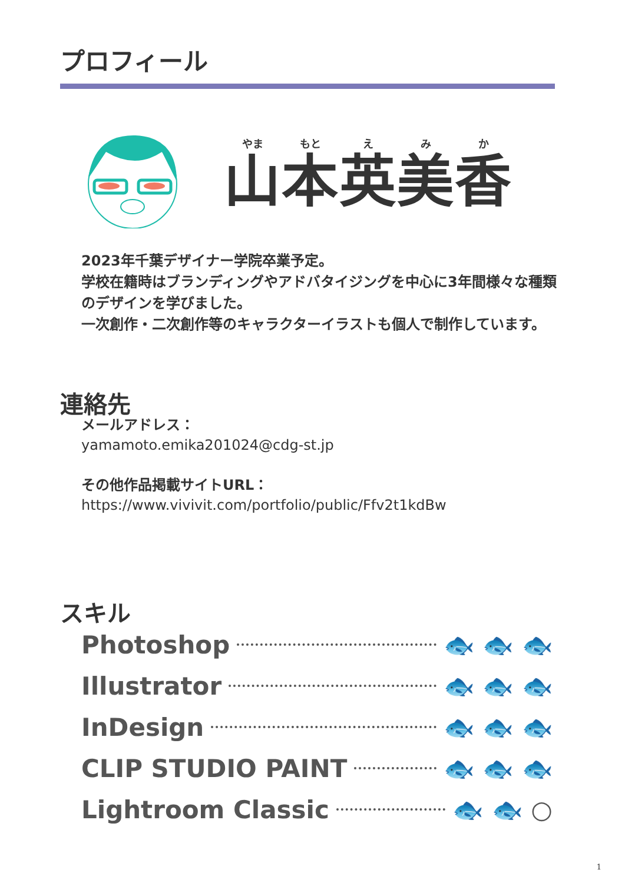プロフィール
やま もと え み か
山本英美香
2023年千葉デザイナー学院卒業予定。
学校在籍時はブランディングやアドバタイジングを中心に3年間様々な種類のデザインを学びました。
一次創作・二次創作等のキャラクターイラストも個人で制作しています。
連絡先
メールアドレス：
yamamoto.emika201024@cdg-st.jp
その他作品掲載サイトURL：
https://www.vivivit.com/portfolio/public/Ffv2t1kdBw
スキル
Photoshop 🐟 🐟 🐟
Illustrator 🐟 🐟 🐟
InDesign 🐟 🐟 🐟
CLIP STUDIO PAINT 🐟 🐟 🐟
Lightroom Classic 🐟 🐟 ○
1